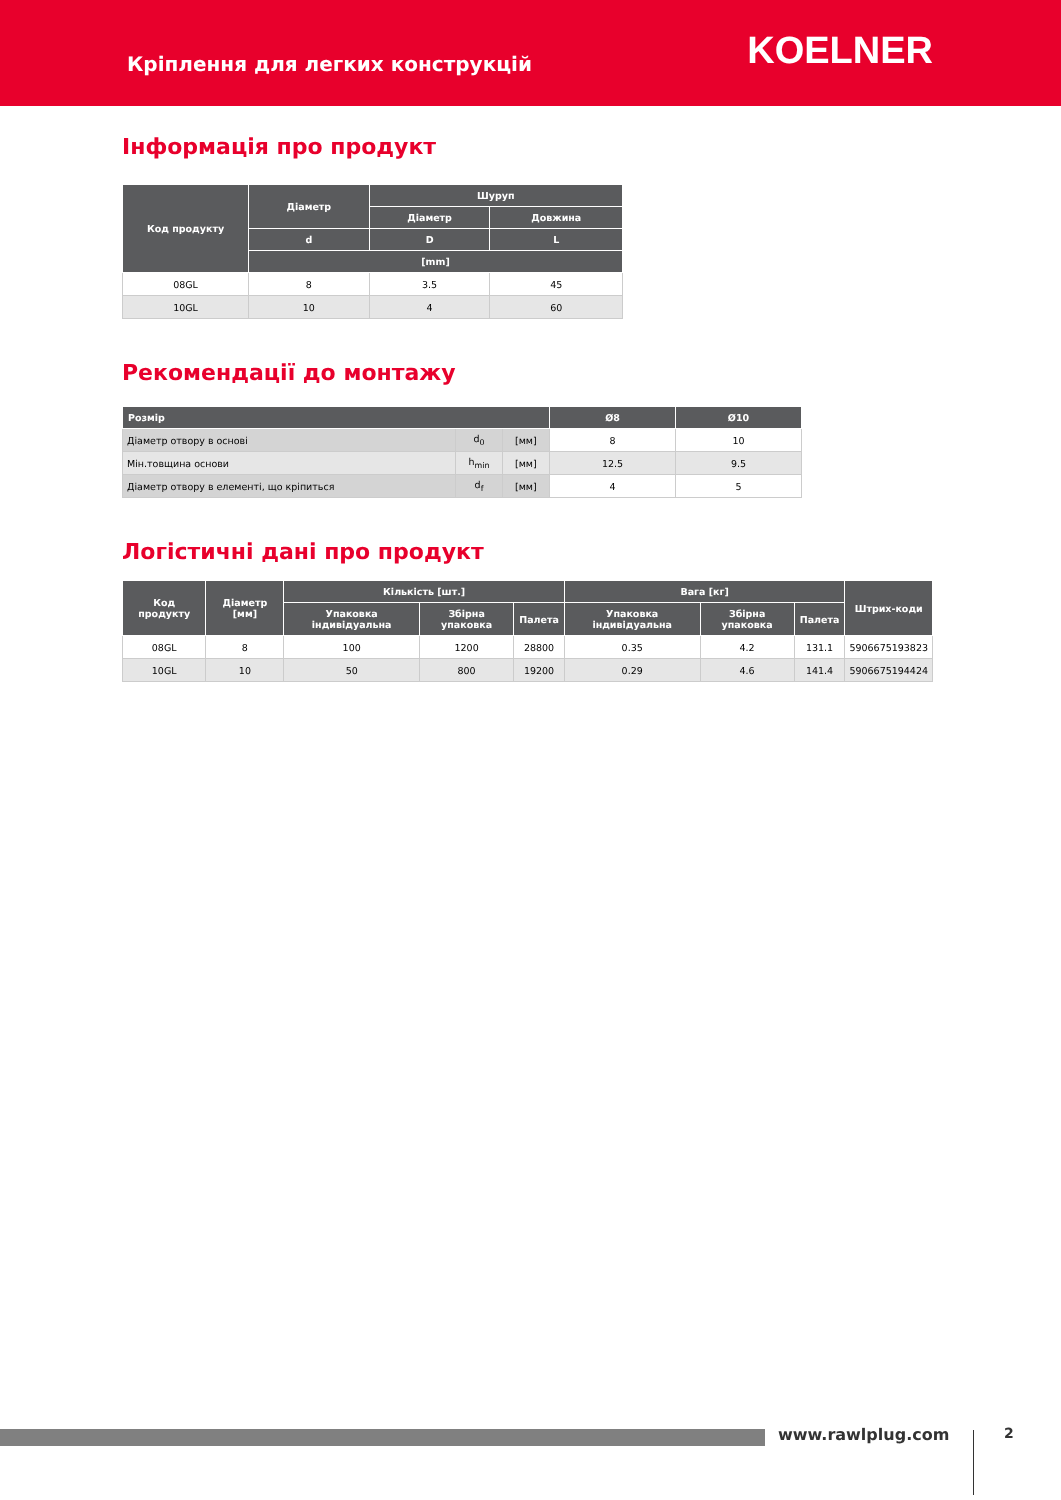Кріплення для легких конструкцій
KOELNER
Інформація про продукт
| Код продукту | Діаметр | Шуруп | |
| --- | --- | --- | --- |
| | | Діаметр | Довжина |
| | d | D | L |
| | [mm] | | |
| 08GL | 8 | 3.5 | 45 |
| 10GL | 10 | 4 | 60 |
Рекомендації до монтажу
| Розмір | | | Ø8 | Ø10 |
| --- | --- | --- | --- | --- |
| Діаметр отвору в основі | d<sub>0</sub> | [мм] | 8 | 10 |
| Мін.товщина основи | h<sub>min</sub> | [мм] | 12.5 | 9.5 |
| Діаметр отвору в елементі, що кріпиться | d<sub>f</sub> | [мм] | 4 | 5 |
Логістичні дані про продукт
| Код продукту | Діаметр [мм] | Кількість [шт.] | | | Вага [кг] | | | Штрих-коди |
| --- | --- | --- | --- | --- | --- | --- | --- | --- |
| | | Упаковка індивідуальна | Збірна упаковка | Палета | Упаковка індивідуальна | Збірна упаковка | Палета | |
| 08GL | 8 | 100 | 1200 | 28800 | 0.35 | 4.2 | 131.1 | 5906675193823 |
| 10GL | 10 | 50 | 800 | 19200 | 0.29 | 4.6 | 141.4 | 5906675194424 |
www.rawlplug.com 2